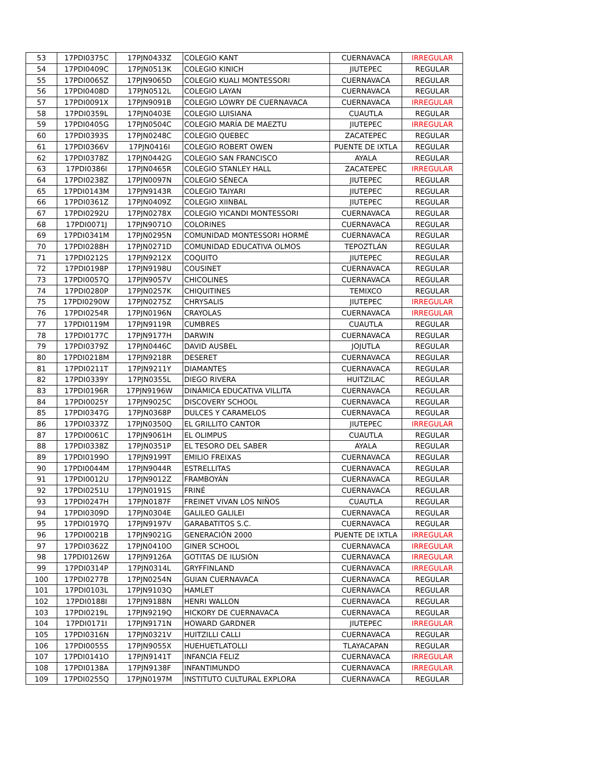| 53 | 17PDI0375C | 17PJN0433Z | COLEGIO KANT | CUERNAVACA | IRREGULAR |
| 54 | 17PDI0409C | 17PJN0513K | COLEGIO KINICH | JIUTEPEC | REGULAR |
| 55 | 17PDI0065Z | 17PJN9065D | COLEGIO KUALI MONTESSORI | CUERNAVACA | REGULAR |
| 56 | 17PDI0408D | 17PJN0512L | COLEGIO LAYAN | CUERNAVACA | REGULAR |
| 57 | 17PDI0091X | 17PJN9091B | COLEGIO LOWRY DE CUERNAVACA | CUERNAVACA | IRREGULAR |
| 58 | 17PDI0359L | 17PJN0403E | COLEGIO LUISIANA | CUAUTLA | REGULAR |
| 59 | 17PDI0405G | 17PJN0504C | COLEGIO MARÍA DE MAEZTU | JIUTEPEC | IRREGULAR |
| 60 | 17PDI0393S | 17PJN0248C | COLEGIO QUEBEC | ZACATEPEC | REGULAR |
| 61 | 17PDI0366V | 17PJN0416I | COLEGIO ROBERT OWEN | PUENTE DE IXTLA | REGULAR |
| 62 | 17PDI0378Z | 17PJN0442G | COLEGIO SAN FRANCISCO | AYALA | REGULAR |
| 63 | 17PDI0386I | 17PJN0465R | COLEGIO STANLEY HALL | ZACATEPEC | IRREGULAR |
| 64 | 17PDI0238Z | 17PJN0097N | COLEGIO SÉNECA | JIUTEPEC | REGULAR |
| 65 | 17PDI0143M | 17PJN9143R | COLEGIO TAIYARI | JIUTEPEC | REGULAR |
| 66 | 17PDI0361Z | 17PJN0409Z | COLEGIO XIINBAL | JIUTEPEC | REGULAR |
| 67 | 17PDI0292U | 17PJN0278X | COLEGIO YICANDI MONTESSORI | CUERNAVACA | REGULAR |
| 68 | 17PDI0071J | 17PJN9071O | COLORINES | CUERNAVACA | REGULAR |
| 69 | 17PDI0341M | 17PJN0295N | COMUNIDAD MONTESSORI HORMÉ | CUERNAVACA | REGULAR |
| 70 | 17PDI0288H | 17PJN0271D | COMUNIDAD EDUCATIVA OLMOS | TEPOZTLÁN | REGULAR |
| 71 | 17PDI0212S | 17PJN9212X | COQUITO | JIUTEPEC | REGULAR |
| 72 | 17PDI0198P | 17PJN9198U | COUSINET | CUERNAVACA | REGULAR |
| 73 | 17PDI0057Q | 17PJN9057V | CHICOLINES | CUERNAVACA | REGULAR |
| 74 | 17PDI0280P | 17PJN0257K | CHIQUITINES | TEMIXCO | REGULAR |
| 75 | 17PDI0290W | 17PJN0275Z | CHRYSALIS | JIUTEPEC | IRREGULAR |
| 76 | 17PDI0254R | 17PJN0196N | CRAYOLAS | CUERNAVACA | IRREGULAR |
| 77 | 17PDI0119M | 17PJN9119R | CUMBRES | CUAUTLA | REGULAR |
| 78 | 17PDI0177C | 17PJN9177H | DARWIN | CUERNAVACA | REGULAR |
| 79 | 17PDI0379Z | 17PJN0446C | DAVID AUSBEL | JOJUTLA | REGULAR |
| 80 | 17PDI0218M | 17PJN9218R | DESERET | CUERNAVACA | REGULAR |
| 81 | 17PDI0211T | 17PJN9211Y | DIAMANTES | CUERNAVACA | REGULAR |
| 82 | 17PDI0339Y | 17PJN0355L | DIEGO RIVERA | HUITZILAC | REGULAR |
| 83 | 17PDI0196R | 17PJN9196W | DINÁMICA EDUCATIVA VILLITA | CUERNAVACA | REGULAR |
| 84 | 17PDI0025Y | 17PJN9025C | DISCOVERY SCHOOL | CUERNAVACA | REGULAR |
| 85 | 17PDI0347G | 17PJN0368P | DULCES Y CARAMELOS | CUERNAVACA | REGULAR |
| 86 | 17PDI0337Z | 17PJN0350Q | EL GRILLITO CANTOR | JIUTEPEC | IRREGULAR |
| 87 | 17PDI0061C | 17PJN9061H | EL OLIMPUS | CUAUTLA | REGULAR |
| 88 | 17PDI0338Z | 17PJN0351P | EL TESORO DEL SABER | AYALA | REGULAR |
| 89 | 17PDI0199O | 17PJN9199T | EMILIO FREIXAS | CUERNAVACA | REGULAR |
| 90 | 17PDI0044M | 17PJN9044R | ESTRELLITAS | CUERNAVACA | REGULAR |
| 91 | 17PDI0012U | 17PJN9012Z | FRAMBOYÁN | CUERNAVACA | REGULAR |
| 92 | 17PDI0251U | 17PJN0191S | FRINÉ | CUERNAVACA | REGULAR |
| 93 | 17PDI0247H | 17PJN0187F | FREINET VIVAN LOS NIÑOS | CUAUTLA | REGULAR |
| 94 | 17PDI0309D | 17PJN0304E | GALILEO GALILEI | CUERNAVACA | REGULAR |
| 95 | 17PDI0197Q | 17PJN9197V | GARABATITOS S.C. | CUERNAVACA | REGULAR |
| 96 | 17PDI0021B | 17PJN9021G | GENERACIÓN 2000 | PUENTE DE IXTLA | IRREGULAR |
| 97 | 17PDI0362Z | 17PJN0410O | GINER SCHOOL | CUERNAVACA | IRREGULAR |
| 98 | 17PDI0126W | 17PJN9126A | GOTITAS DE ILUSIÓN | CUERNAVACA | IRREGULAR |
| 99 | 17PDI0314P | 17PJN0314L | GRYFFINLAND | CUERNAVACA | IRREGULAR |
| 100 | 17PDI0277B | 17PJN0254N | GUIAN CUERNAVACA | CUERNAVACA | REGULAR |
| 101 | 17PDI0103L | 17PJN9103Q | HAMLET | CUERNAVACA | REGULAR |
| 102 | 17PDI0188I | 17PJN9188N | HENRI WALLON | CUERNAVACA | REGULAR |
| 103 | 17PDI0219L | 17PJN9219Q | HICKORY DE CUERNAVACA | CUERNAVACA | REGULAR |
| 104 | 17PDI0171I | 17PJN9171N | HOWARD GARDNER | JIUTEPEC | IRREGULAR |
| 105 | 17PDI0316N | 17PJN0321V | HUITZILLI CALLI | CUERNAVACA | REGULAR |
| 106 | 17PDI0055S | 17PJN9055X | HUEHUETLATOLLI | TLAYACAPAN | REGULAR |
| 107 | 17PDI0141O | 17PJN9141T | INFANCIA FELIZ | CUERNAVACA | IRREGULAR |
| 108 | 17PDI0138A | 17PJN9138F | INFANTIMUNDO | CUERNAVACA | IRREGULAR |
| 109 | 17PDI0255Q | 17PJN0197M | INSTITUTO CULTURAL EXPLORA | CUERNAVACA | REGULAR |